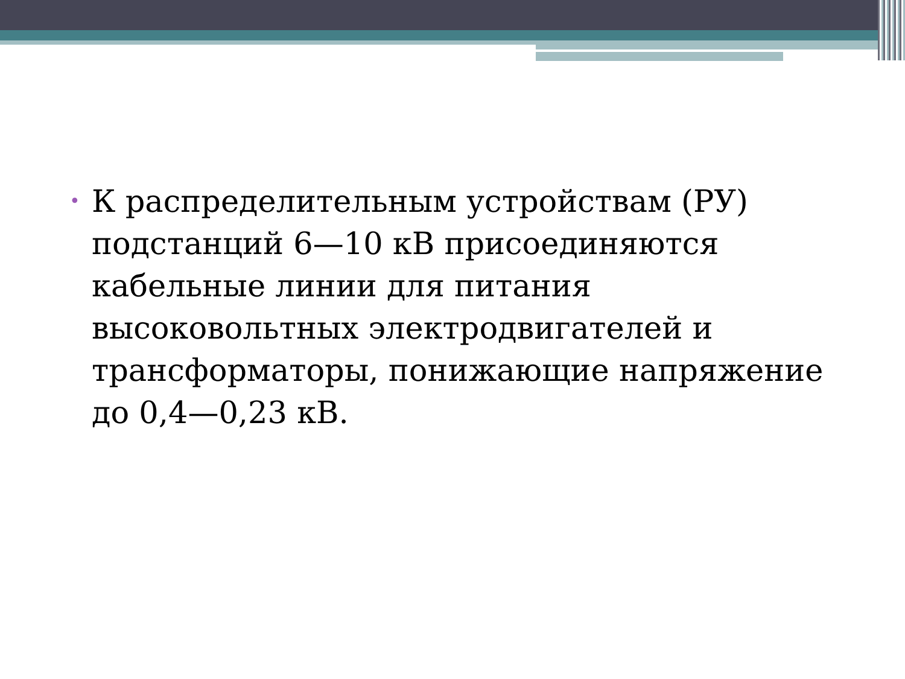• К распределительным устройствам (РУ) подстанций 6—10 кВ присоединяются кабельные линии для питания высоковольтных электродвигателей и трансформаторы, понижающие напряжение до 0,4—0,23 кВ.